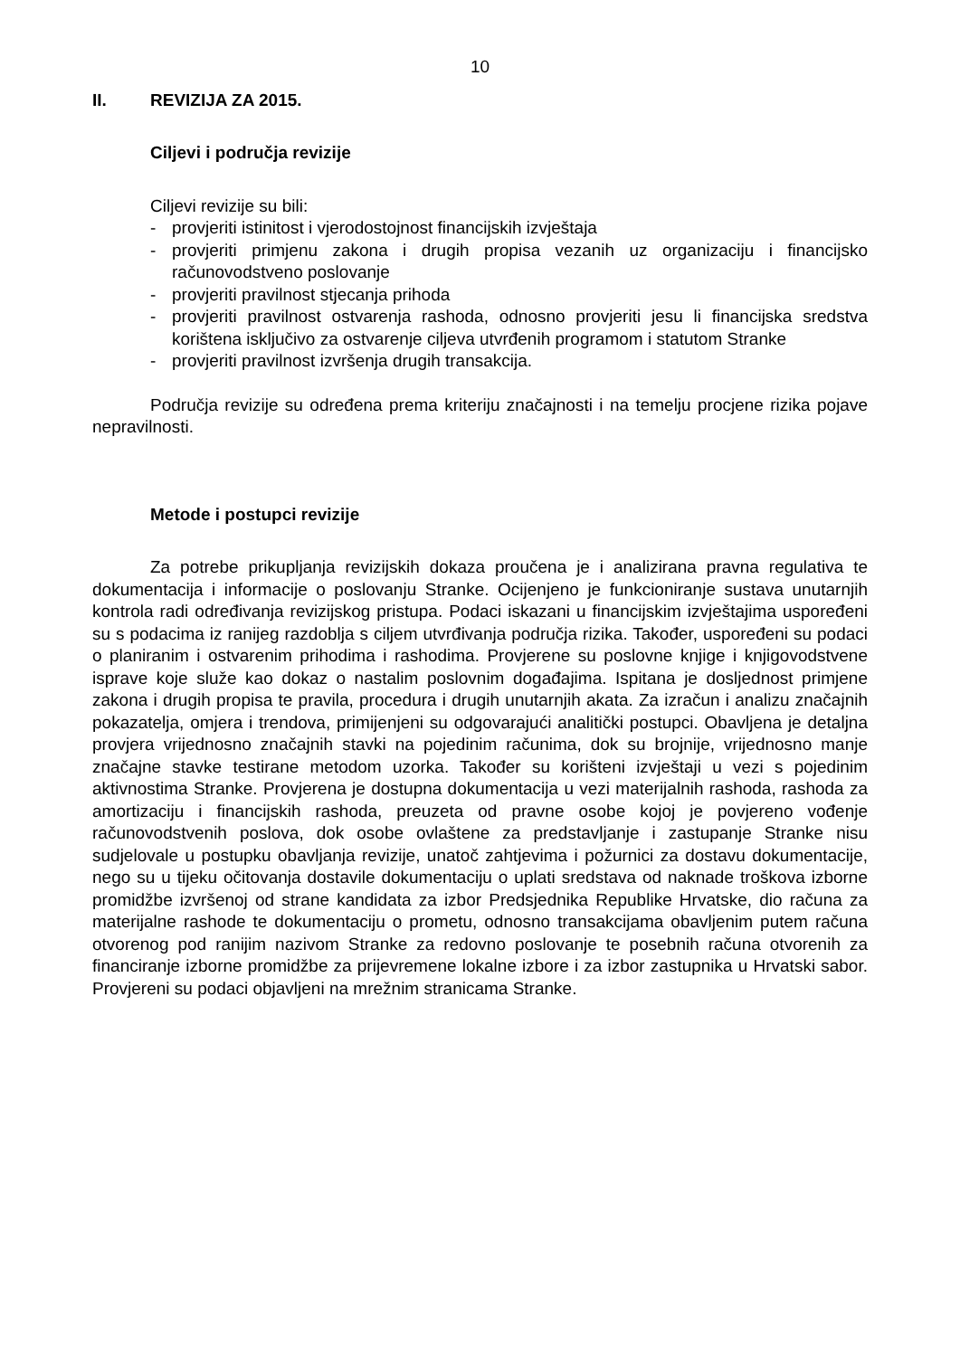10
II. REVIZIJA ZA 2015.
Ciljevi i područja revizije
Ciljevi revizije su bili:
- provjeriti istinitost i vjerodostojnost financijskih izvještaja
- provjeriti primjenu zakona i drugih propisa vezanih uz organizaciju i financijsko računovodstveno poslovanje
- provjeriti pravilnost stjecanja prihoda
- provjeriti pravilnost ostvarenja rashoda, odnosno provjeriti jesu li financijska sredstva korištena isključivo za ostvarenje ciljeva utvrđenih programom i statutom Stranke
- provjeriti pravilnost izvršenja drugih transakcija.
Područja revizije su određena prema kriteriju značajnosti i na temelju procjene rizika pojave nepravilnosti.
Metode i postupci revizije
Za potrebe prikupljanja revizijskih dokaza proučena je i analizirana pravna regulativa te dokumentacija i informacije o poslovanju Stranke. Ocijenjeno je funkcioniranje sustava unutarnjih kontrola radi određivanja revizijskog pristupa. Podaci iskazani u financijskim izvještajima uspoređeni su s podacima iz ranijeg razdoblja s ciljem utvrđivanja područja rizika. Također, uspoređeni su podaci o planiranim i ostvarenim prihodima i rashodima. Provjerene su poslovne knjige i knjigovodstvene isprave koje služe kao dokaz o nastalim poslovnim događajima. Ispitana je dosljednost primjene zakona i drugih propisa te pravila, procedura i drugih unutarnjih akata. Za izračun i analizu značajnih pokazatelja, omjera i trendova, primijenjeni su odgovarajući analitički postupci. Obavljena je detaljna provjera vrijednosno značajnih stavki na pojedinim računima, dok su brojnije, vrijednosno manje značajne stavke testirane metodom uzorka. Također su korišteni izvještaji u vezi s pojedinim aktivnostima Stranke. Provjerena je dostupna dokumentacija u vezi materijalnih rashoda, rashoda za amortizaciju i financijskih rashoda, preuzeta od pravne osobe kojoj je povjereno vođenje računovodstvenih poslova, dok osobe ovlaštene za predstavljanje i zastupanje Stranke nisu sudjelovale u postupku obavljanja revizije, unatoč zahtjevima i požurnici za dostavu dokumentacije, nego su u tijeku očitovanja dostavile dokumentaciju o uplati sredstava od naknade troškova izborne promidžbe izvršenoj od strane kandidata za izbor Predsjednika Republike Hrvatske, dio računa za materijalne rashode te dokumentaciju o prometu, odnosno transakcijama obavljenim putem računa otvorenog pod ranijim nazivom Stranke za redovno poslovanje te posebnih računa otvorenih za financiranje izborne promidžbe za prijevremene lokalne izbore i za izbor zastupnika u Hrvatski sabor. Provjereni su podaci objavljeni na mrežnim stranicama Stranke.